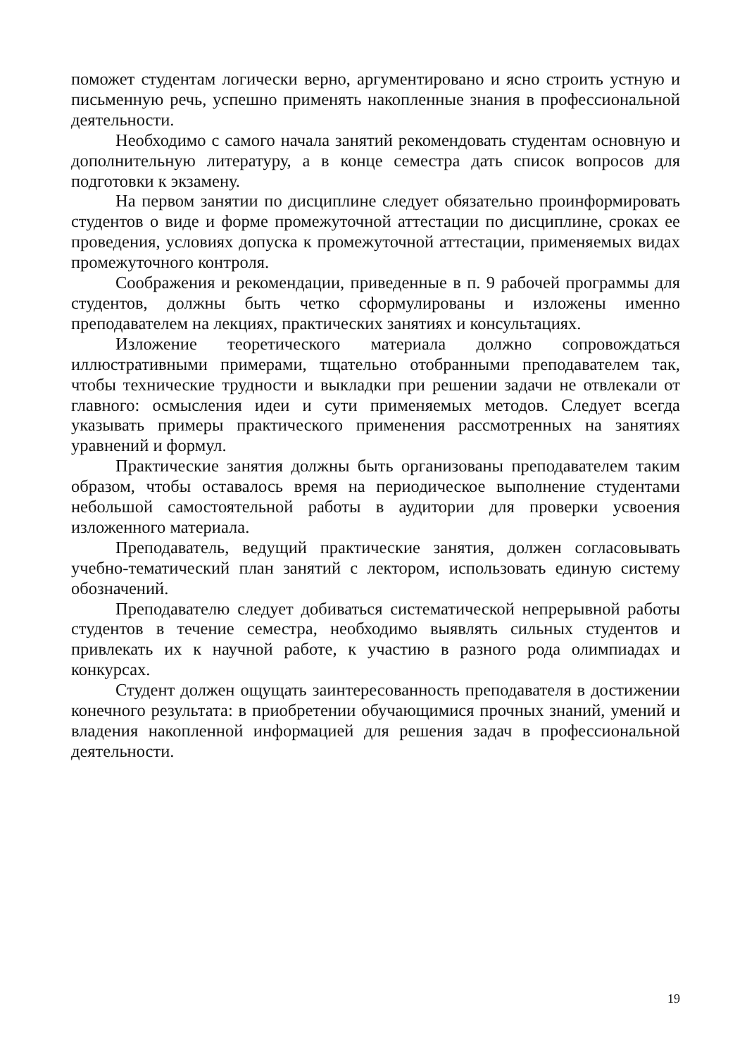поможет студентам логически верно, аргументировано и ясно строить устную и письменную речь, успешно применять накопленные знания в профессиональной деятельности.
Необходимо с самого начала занятий рекомендовать студентам основную и дополнительную литературу, а в конце семестра дать список вопросов для подготовки к экзамену.
На первом занятии по дисциплине следует обязательно проинформировать студентов о виде и форме промежуточной аттестации по дисциплине, сроках ее проведения, условиях допуска к промежуточной аттестации, применяемых видах промежуточного контроля.
Соображения и рекомендации, приведенные в п. 9 рабочей программы для студентов, должны быть четко сформулированы и изложены именно преподавателем на лекциях, практических занятиях и консультациях.
Изложение теоретического материала должно сопровождаться иллюстративными примерами, тщательно отобранными преподавателем так, чтобы технические трудности и выкладки при решении задачи не отвлекали от главного: осмысления идеи и сути применяемых методов. Следует всегда указывать примеры практического применения рассмотренных на занятиях уравнений и формул.
Практические занятия должны быть организованы преподавателем таким образом, чтобы оставалось время на периодическое выполнение студентами небольшой самостоятельной работы в аудитории для проверки усвоения изложенного материала.
Преподаватель, ведущий практические занятия, должен согласовывать учебно-тематический план занятий с лектором, использовать единую систему обозначений.
Преподавателю следует добиваться систематической непрерывной работы студентов в течение семестра, необходимо выявлять сильных студентов и привлекать их к научной работе, к участию в разного рода олимпиадах и конкурсах.
Студент должен ощущать заинтересованность преподавателя в достижении конечного результата: в приобретении обучающимися прочных знаний, умений и владения накопленной информацией для решения задач в профессиональной деятельности.
19